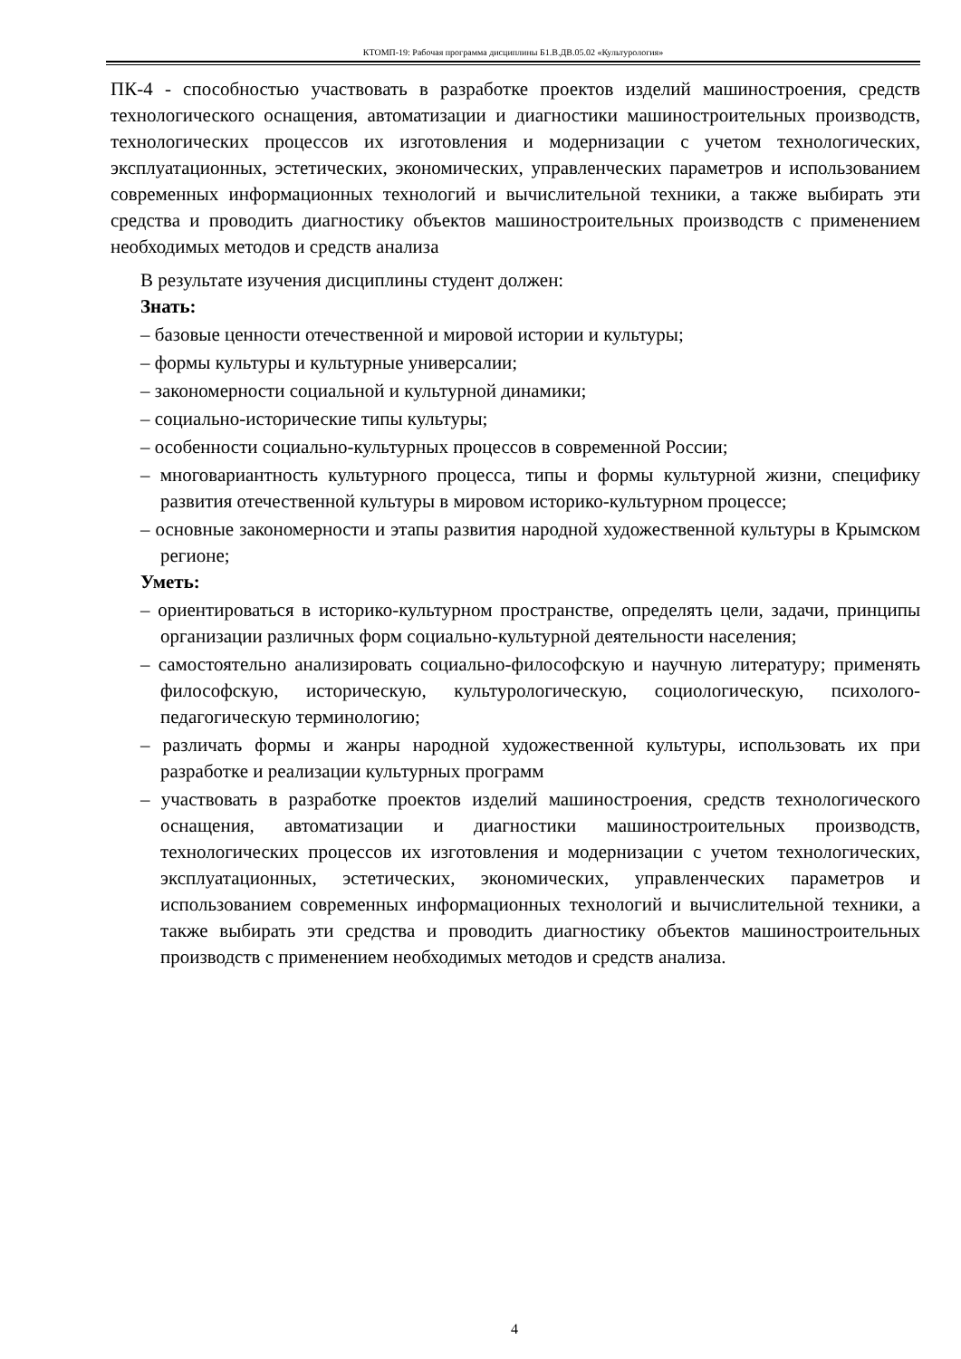КТОМП-19: Рабочая программа дисциплины Б1.В.ДВ.05.02 «Культурология»
ПК-4 - способностью участвовать в разработке проектов изделий машиностроения, средств технологического оснащения, автоматизации и диагностики машиностроительных производств, технологических процессов их изготовления и модернизации с учетом технологических, эксплуатационных, эстетических, экономических, управленческих параметров и использованием современных информационных технологий и вычислительной техники, а также выбирать эти средства и проводить диагностику объектов машиностроительных производств с применением необходимых методов и средств анализа
В результате изучения дисциплины студент должен:
Знать:
– базовые ценности отечественной и мировой истории и культуры;
– формы культуры и культурные универсалии;
– закономерности социальной и культурной динамики;
– социально-исторические типы культуры;
– особенности социально-культурных процессов в современной России;
– многовариантность культурного процесса, типы и формы культурной жизни, специфику развития отечественной культуры в мировом историко-культурном процессе;
– основные закономерности и этапы развития народной художественной культуры в Крымском регионе;
Уметь:
– ориентироваться в историко-культурном пространстве, определять цели, задачи, принципы организации различных форм социально-культурной деятельности населения;
– самостоятельно анализировать социально-философскую и научную литературу; применять философскую, историческую, культурологическую, социологическую, психолого-педагогическую терминологию;
– различать формы и жанры народной художественной культуры, использовать их при разработке и реализации культурных программ
– участвовать в разработке проектов изделий машиностроения, средств технологического оснащения, автоматизации и диагностики машиностроительных производств, технологических процессов их изготовления и модернизации с учетом технологических, эксплуатационных, эстетических, экономических, управленческих параметров и использованием современных информационных технологий и вычислительной техники, а также выбирать эти средства и проводить диагностику объектов машиностроительных производств с применением необходимых методов и средств анализа.
4